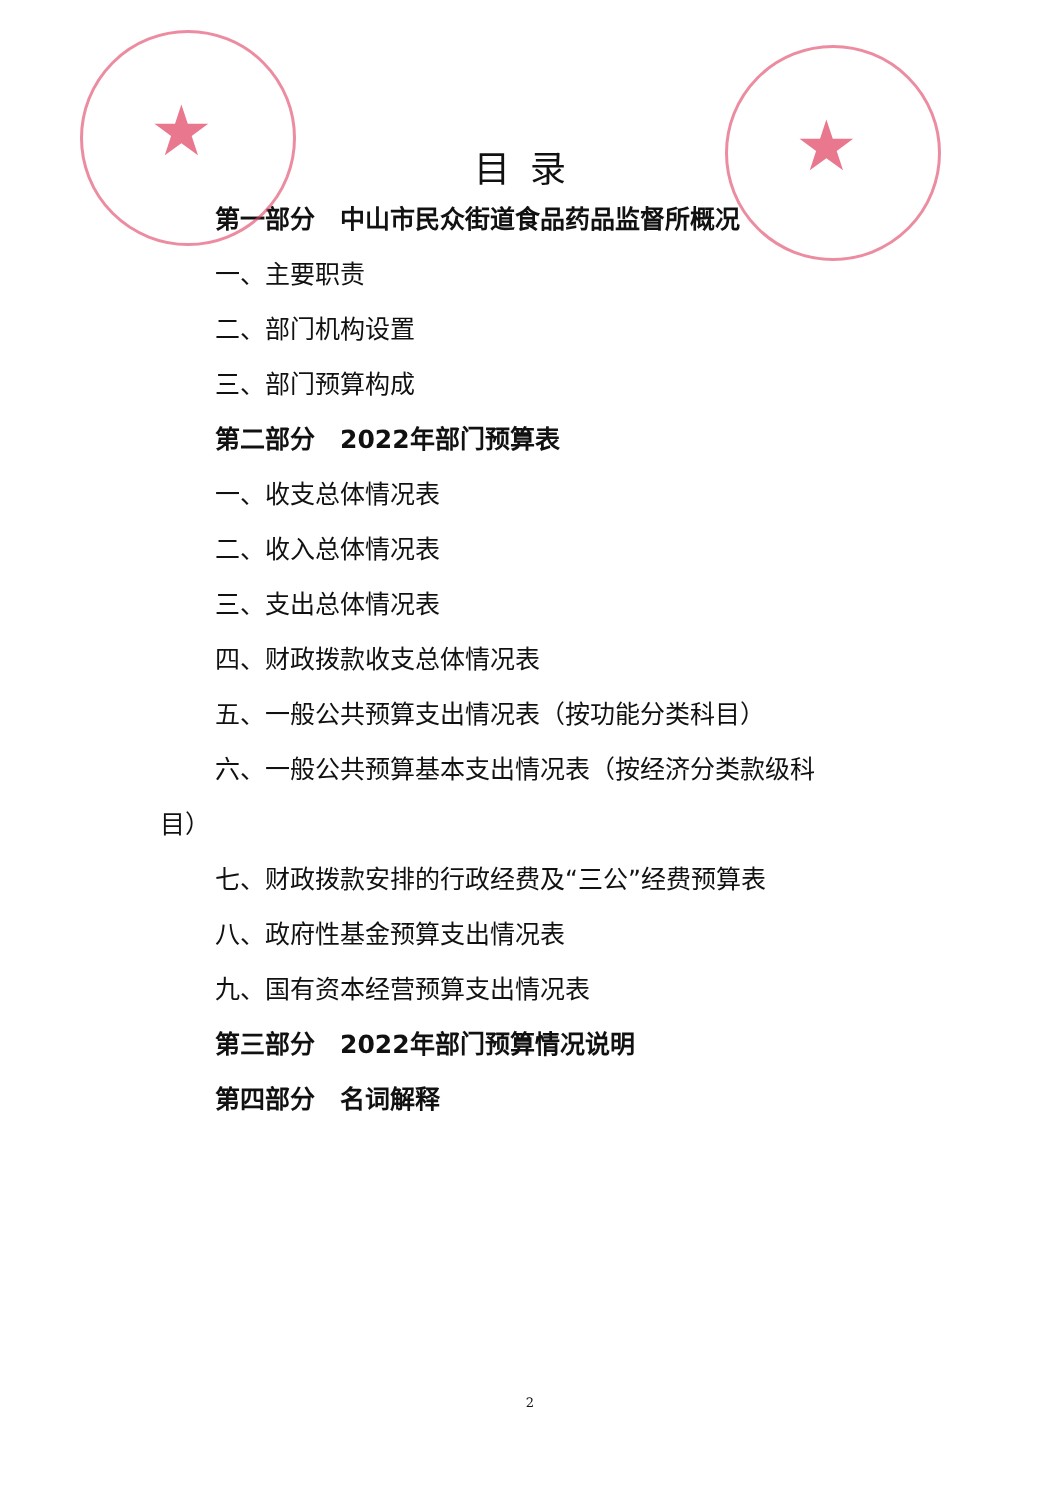★ ★
目录
第一部分　中山市民众街道食品药品监督所概况
一、主要职责
二、部门机构设置
三、部门预算构成
第二部分　2022年部门预算表
一、收支总体情况表
二、收入总体情况表
三、支出总体情况表
四、财政拨款收支总体情况表
五、一般公共预算支出情况表（按功能分类科目）
六、一般公共预算基本支出情况表（按经济分类款级科
目）
七、财政拨款安排的行政经费及“三公”经费预算表
八、政府性基金预算支出情况表
九、国有资本经营预算支出情况表
第三部分　2022年部门预算情况说明
第四部分　名词解释
2